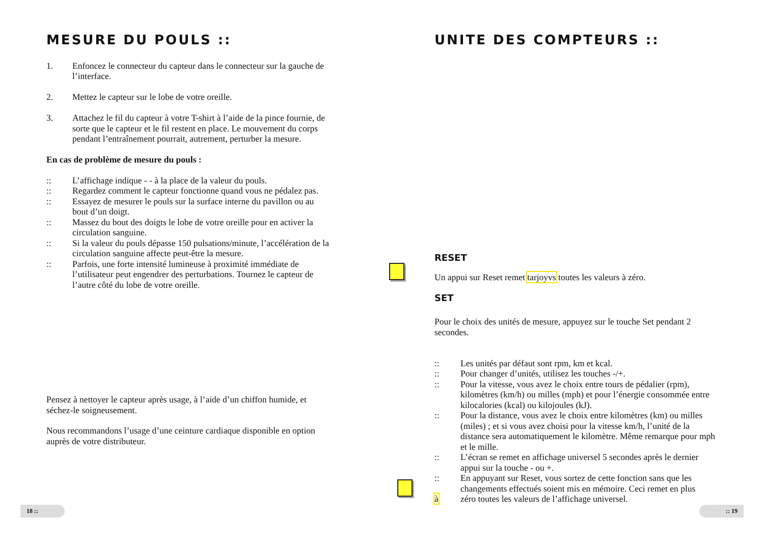MESURE DU POULS ::
1. Enfoncez le connecteur du capteur dans le connecteur sur la gauche de l’interface.
2. Mettez le capteur sur le lobe de votre oreille.
3. Attachez le fil du capteur à votre T-shirt à l’aide de la pince fournie, de sorte que le capteur et le fil restent en place. Le mouvement du corps pendant l’entraînement pourrait, autrement, perturber la mesure.
En cas de problème de mesure du pouls :
:: L’affichage indique - - à la place de la valeur du pouls.
:: Regardez comment le capteur fonctionne quand vous ne pédalez pas.
:: Essayez de mesurer le pouls sur la surface interne du pavillon ou au bout d’un doigt.
:: Massez du bout des doigts le lobe de votre oreille pour en activer la circulation sanguine.
:: Si la valeur du pouls dépasse 150 pulsations/minute, l’accélération de la circulation sanguine affecte peut-être la mesure.
:: Parfois, une forte intensité lumineuse à proximité immédiate de l’utilisateur peut engendrer des perturbations. Tournez le capteur de l’autre côté du lobe de votre oreille.
Pensez à nettoyer le capteur après usage, à l’aide d’un chiffon humide, et séchez-le soigneusement.
Nous recommandons l’usage d’une ceinture cardiaque disponible en option auprès de votre distributeur.
18 ::
UNITE DES COMPTEURS ::
RESET
Un appui sur Reset remet tarjoyvs toutes les valeurs à zéro.
SET
Pour le choix des unités de mesure, appuyez sur le touche Set pendant 2 secondes.
:: Les unités par défaut sont rpm, km et kcal.
:: Pour changer d’unités, utilisez les touches -/+.
:: Pour la vitesse, vous avez le choix entre tours de pédalier (rpm), kilomètres (km/h) ou milles (mph) et pour l’énergie consommée entre kilocalories (kcal) ou kilojoules (kJ).
:: Pour la distance, vous avez le choix entre kilomètres (km) ou milles (miles) ; et si vous avez choisi pour la vitesse km/h, l’unité de la distance sera automatiquement le kilomètre. Même remarque pour mph et le mille.
:: L’écran se remet en affichage universel 5 secondes après le dernier appui sur la touche - ou +.
:: En appuyant sur Reset, vous sortez de cette fonction sans que les changements effectués soient mis en mémoire. Ceci remet en plus
à zéro toutes les valeurs de l’affichage universel.
:: 19